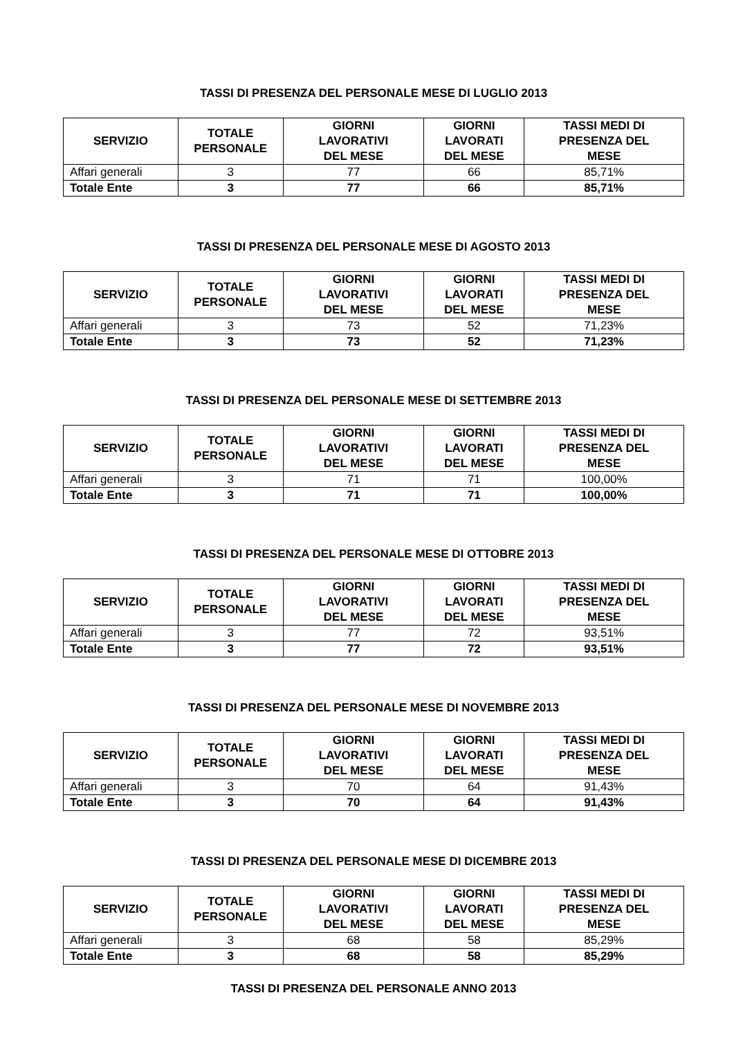TASSI DI PRESENZA DEL PERSONALE MESE DI LUGLIO 2013
| SERVIZIO | TOTALE PERSONALE | GIORNI LAVORATIVI DEL MESE | GIORNI LAVORATI DEL MESE | TASSI MEDI DI PRESENZA DEL MESE |
| --- | --- | --- | --- | --- |
| Affari generali | 3 | 77 | 66 | 85,71% |
| Totale Ente | 3 | 77 | 66 | 85,71% |
TASSI DI PRESENZA DEL PERSONALE MESE DI AGOSTO 2013
| SERVIZIO | TOTALE PERSONALE | GIORNI LAVORATIVI DEL MESE | GIORNI LAVORATI DEL MESE | TASSI MEDI DI PRESENZA DEL MESE |
| --- | --- | --- | --- | --- |
| Affari generali | 3 | 73 | 52 | 71,23% |
| Totale Ente | 3 | 73 | 52 | 71,23% |
TASSI DI PRESENZA DEL PERSONALE MESE DI SETTEMBRE 2013
| SERVIZIO | TOTALE PERSONALE | GIORNI LAVORATIVI DEL MESE | GIORNI LAVORATI DEL MESE | TASSI MEDI DI PRESENZA DEL MESE |
| --- | --- | --- | --- | --- |
| Affari generali | 3 | 71 | 71 | 100,00% |
| Totale Ente | 3 | 71 | 71 | 100,00% |
TASSI DI PRESENZA DEL PERSONALE MESE DI OTTOBRE 2013
| SERVIZIO | TOTALE PERSONALE | GIORNI LAVORATIVI DEL MESE | GIORNI LAVORATI DEL MESE | TASSI MEDI DI PRESENZA DEL MESE |
| --- | --- | --- | --- | --- |
| Affari generali | 3 | 77 | 72 | 93,51% |
| Totale Ente | 3 | 77 | 72 | 93,51% |
TASSI DI PRESENZA DEL PERSONALE MESE DI NOVEMBRE 2013
| SERVIZIO | TOTALE PERSONALE | GIORNI LAVORATIVI DEL MESE | GIORNI LAVORATI DEL MESE | TASSI MEDI DI PRESENZA DEL MESE |
| --- | --- | --- | --- | --- |
| Affari generali | 3 | 70 | 64 | 91,43% |
| Totale Ente | 3 | 70 | 64 | 91,43% |
TASSI DI PRESENZA DEL PERSONALE MESE DI DICEMBRE 2013
| SERVIZIO | TOTALE PERSONALE | GIORNI LAVORATIVI DEL MESE | GIORNI LAVORATI DEL MESE | TASSI MEDI DI PRESENZA DEL MESE |
| --- | --- | --- | --- | --- |
| Affari generali | 3 | 68 | 58 | 85,29% |
| Totale Ente | 3 | 68 | 58 | 85,29% |
TASSI DI PRESENZA DEL PERSONALE ANNO 2013